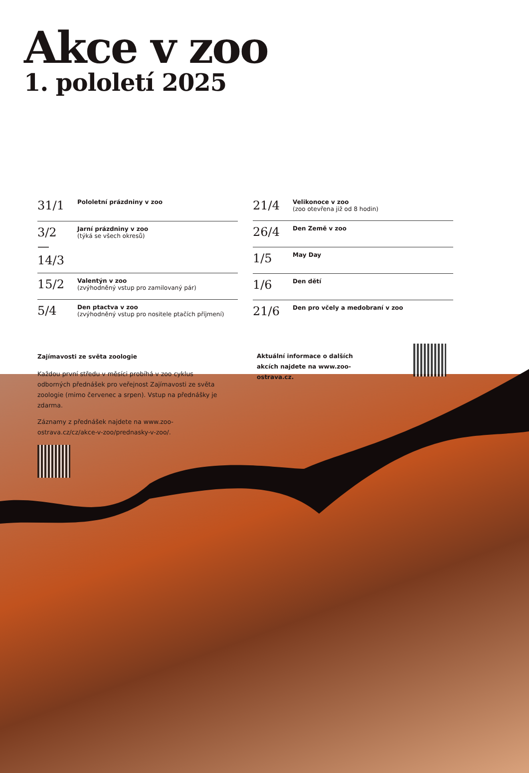Akce v zoo
1. pololetí 2025
| 31/1 | Pololetní prázdniny v zoo |
| 3/2 — 14/3 | Jarní prázdniny v zoo (týká se všech okresů) |
| 15/2 | Valentýn v zoo (zvýhodněný vstup pro zamilovaný pár) |
| 5/4 | Den ptactva v zoo (zvýhodněný vstup pro nositele ptačích příjmení) |
| 21/4 | Velikonoce v zoo (zoo otevřena již od 8 hodin) |
| 26/4 | Den Země v zoo |
| 1/5 | May Day |
| 1/6 | Den dětí |
| 21/6 | Den pro včely a medobraní v zoo |
Zajímavosti ze světa zoologie
Každou první středu v měsíci probíhá v zoo cyklus odborných přednášek pro veřejnost Zajímavosti ze světa zoologie (mimo červenec a srpen). Vstup na přednášky je zdarma.
Záznamy z přednášek najdete na www.zoo-ostrava.cz/cz/akce-v-zoo/prednasky-v-zoo/.
Aktuální informace o dalších akcích najdete na www.zoo-ostrava.cz.